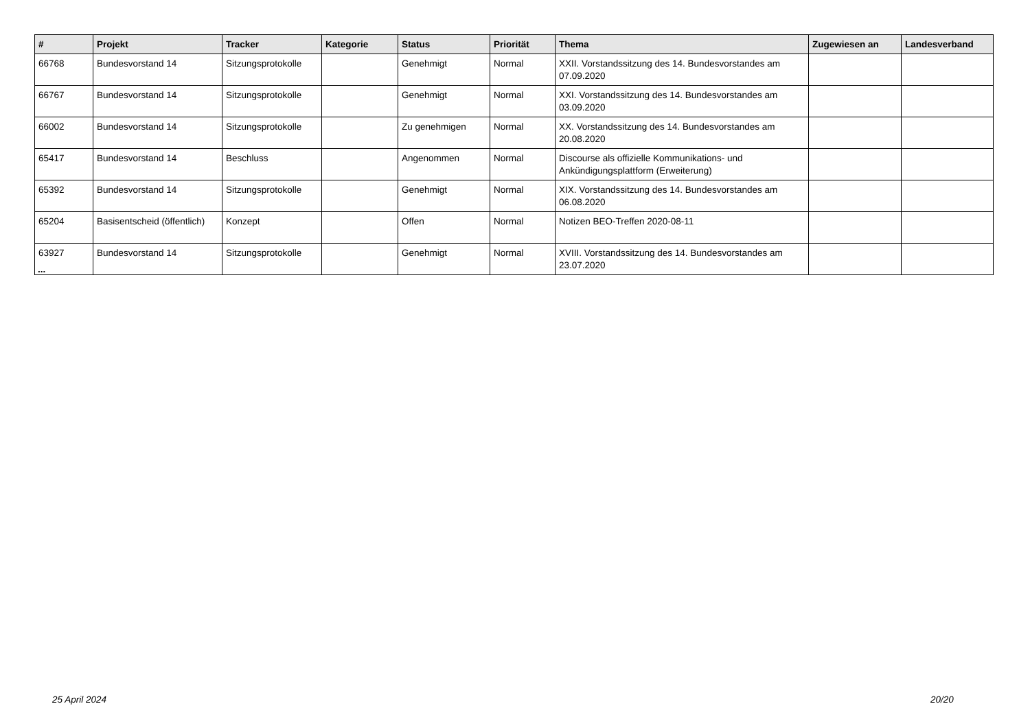| # | Projekt | Tracker | Kategorie | Status | Priorität | Thema | Zugewiesen an | Landesverband |
| --- | --- | --- | --- | --- | --- | --- | --- | --- |
| 66768 | Bundesvorstand 14 | Sitzungsprotokolle | | Genehmigt | Normal | XXII. Vorstandssitzung des 14. Bundesvorstandes am 07.09.2020 | | |
| 66767 | Bundesvorstand 14 | Sitzungsprotokolle | | Genehmigt | Normal | XXI. Vorstandssitzung des 14. Bundesvorstandes am 03.09.2020 | | |
| 66002 | Bundesvorstand 14 | Sitzungsprotokolle | | Zu genehmigen | Normal | XX. Vorstandssitzung des 14. Bundesvorstandes am 20.08.2020 | | |
| 65417 | Bundesvorstand 14 | Beschluss | | Angenommen | Normal | Discourse als offizielle Kommunikations- und Ankündigungsplattform (Erweiterung) | | |
| 65392 | Bundesvorstand 14 | Sitzungsprotokolle | | Genehmigt | Normal | XIX. Vorstandssitzung des 14. Bundesvorstandes am 06.08.2020 | | |
| 65204 | Basisentscheid (öffentlich) | Konzept | | Offen | Normal | Notizen BEO-Treffen 2020-08-11 | | |
| 63927 | Bundesvorstand 14 | Sitzungsprotokolle | | Genehmigt | Normal | XVIII. Vorstandssitzung des 14. Bundesvorstandes am 23.07.2020 | | |
...
25 April 2024 20/20